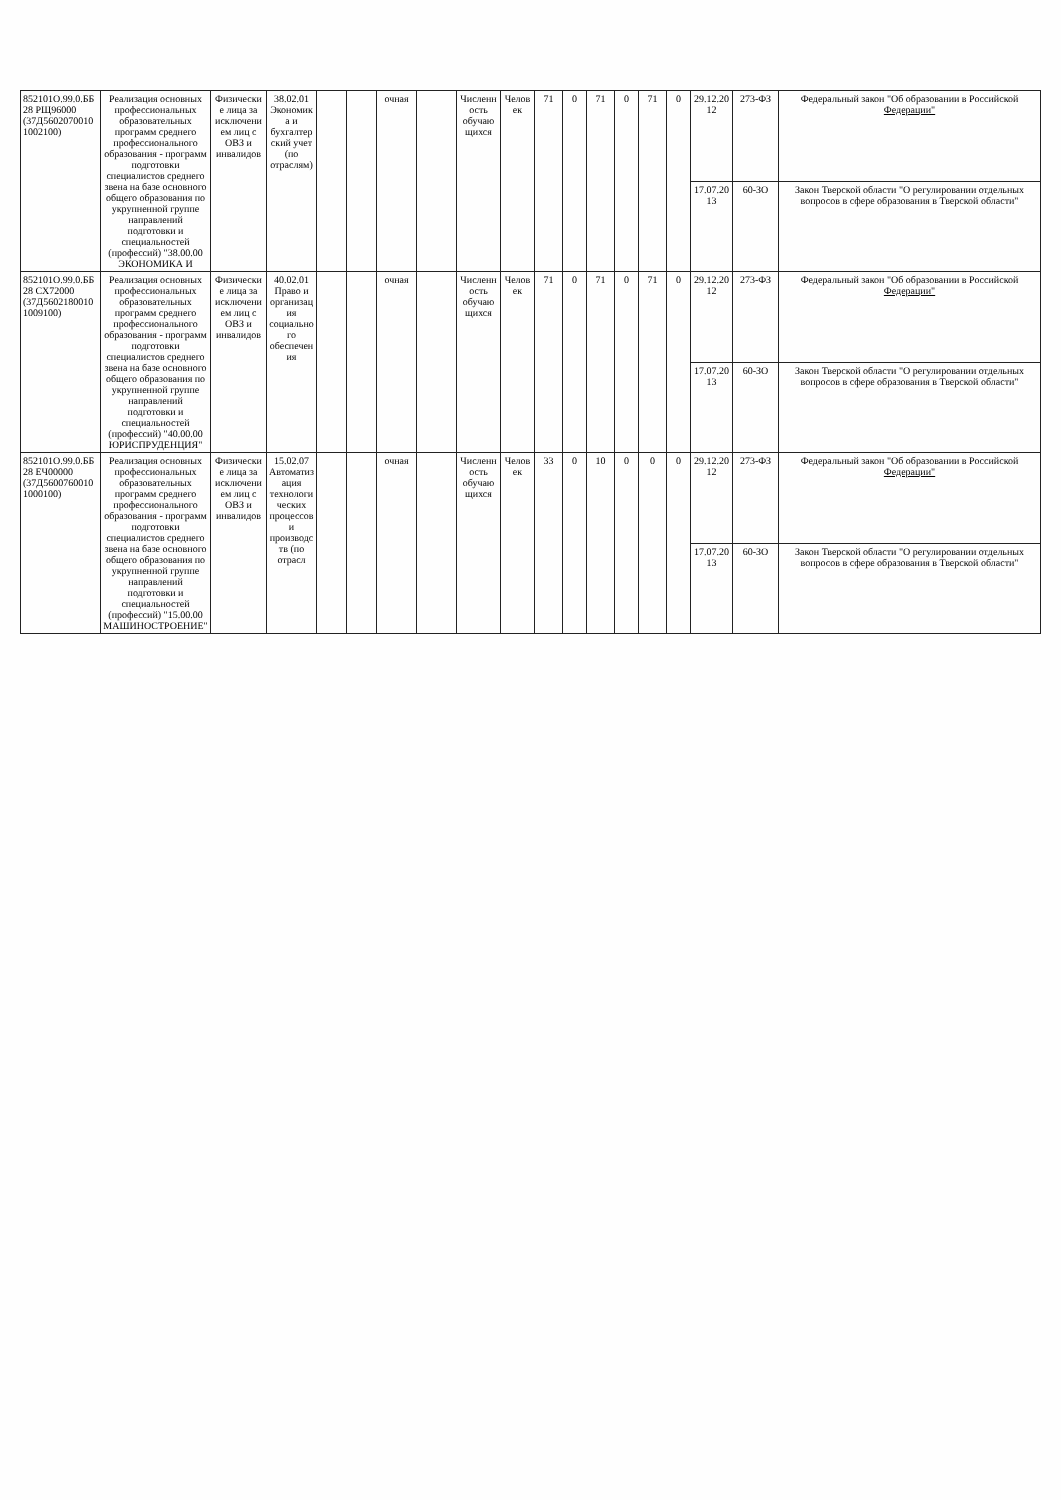| 852101О.99.0.ББ28 РЩ96000 (37Д56020700101002100) | Реализация основных профессиональных образовательных программ среднего профессионального образования - программ подготовки специалистов среднего звена на базе основного общего образования по укрупненной группе направлений подготовки и специальностей (профессий) "38.00.00 ЭКОНОМИКА И | Физические лица за исключением лиц с ОВЗ и инвалидов | 38.02.01 Экономика и бухгалтерский учет (по отраслям) | | | очная | | Численность обучающихся | Человек | 71 | 0 | 71 | 0 | 71 | 0 | 29.12.2012 | 273-ФЗ | Федеральный закон "Об образовании в Российской Федерации" |
| | | | | | | | | | | | | | | | | 17.07.2013 | 60-ЗО | Закон Тверской области "О регулировании отдельных вопросов в сфере образования в Тверской области" |
| 852101О.99.0.ББ28 СХ72000 (37Д56021800101009100) | Реализация основных профессиональных образовательных программ среднего профессионального образования - программ подготовки специалистов среднего звена на базе основного общего образования по укрупненной группе направлений подготовки и специальностей (профессий) "40.00.00 ЮРИСПРУДЕНЦИЯ" | Физические лица за исключением лиц с ОВЗ и инвалидов | 40.02.01 Право и организация социального обеспечения | | | очная | | Численность обучающихся | Человек | 71 | 0 | 71 | 0 | 71 | 0 | 29.12.2012 | 273-ФЗ | Федеральный закон "Об образовании в Российской Федерации" |
| | | | | | | | | | | | | | | | | 17.07.2013 | 60-ЗО | Закон Тверской области "О регулировании отдельных вопросов в сфере образования в Тверской области" |
| 852101О.99.0.ББ28 ЕЧ00000 (37Д56007600101000100) | Реализация основных профессиональных образовательных программ среднего профессионального образования - программ подготовки специалистов среднего звена на базе основного общего образования по укрупненной группе направлений подготовки и специальностей (профессий) "15.00.00 МАШИНОСТРОЕНИЕ" | Физические лица за исключением лиц с ОВЗ и инвалидов | 15.02.07 Автоматизация технологических процессов и производств (по отрасл | | | очная | | Численность обучающихся | Человек | 33 | 0 | 10 | 0 | 0 | 0 | 29.12.2012 | 273-ФЗ | Федеральный закон "Об образовании в Российской Федерации" |
| | | | | | | | | | | | | | | | | 17.07.2013 | 60-ЗО | Закон Тверской области "О регулировании отдельных вопросов в сфере образования в Тверской области" |